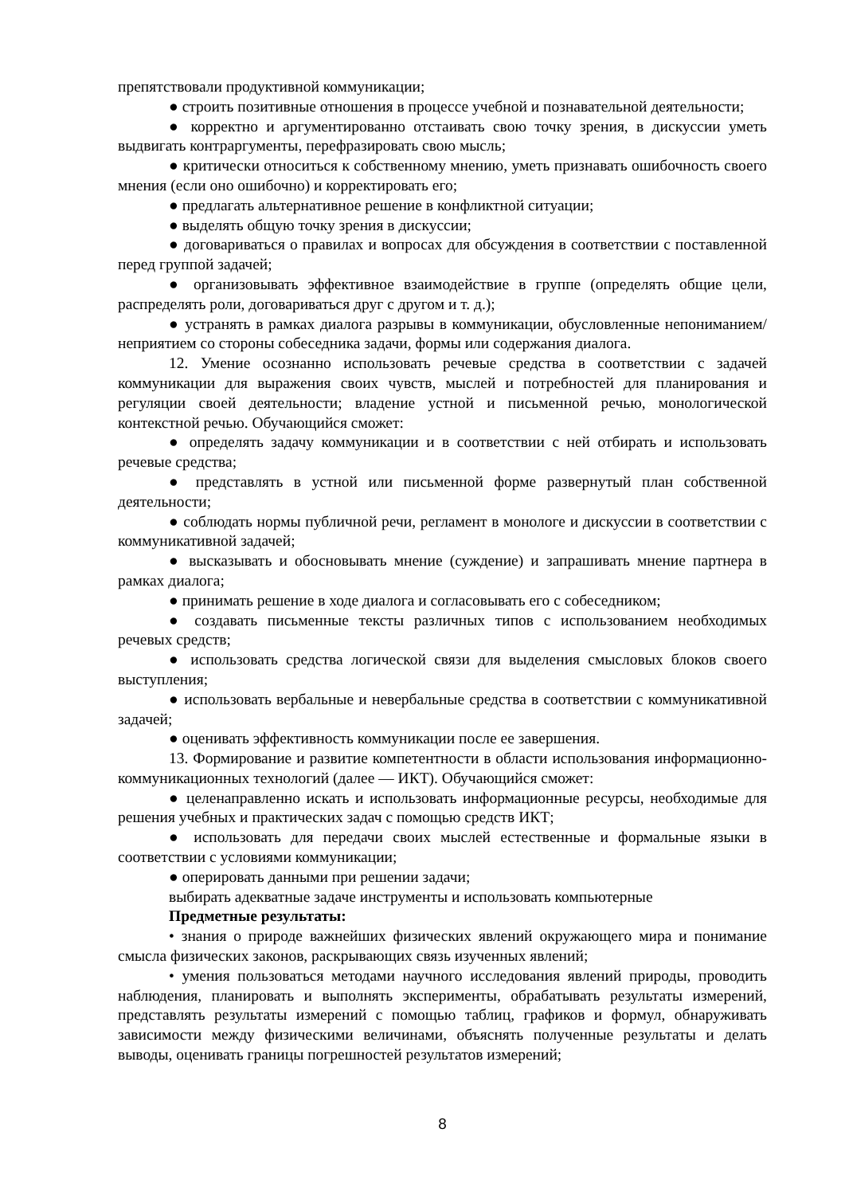препятствовали продуктивной коммуникации;
● строить позитивные отношения в процессе учебной и познавательной деятельности;
● корректно и аргументированно отстаивать свою точку зрения, в дискуссии уметь выдвигать контраргументы, перефразировать свою мысль;
● критически относиться к собственному мнению, уметь признавать ошибочность своего мнения (если оно ошибочно) и корректировать его;
● предлагать альтернативное решение в конфликтной ситуации;
● выделять общую точку зрения в дискуссии;
● договариваться о правилах и вопросах для обсуждения в соответствии с поставленной перед группой задачей;
● организовывать эффективное взаимодействие в группе (определять общие цели, распределять роли, договариваться друг с другом и т. д.);
● устранять в рамках диалога разрывы в коммуникации, обусловленные непониманием/неприятием со стороны собеседника задачи, формы или содержания диалога.
12. Умение осознанно использовать речевые средства в соответствии с задачей коммуникации для выражения своих чувств, мыслей и потребностей для планирования и регуляции своей деятельности; владение устной и письменной речью, монологической контекстной речью. Обучающийся сможет:
● определять задачу коммуникации и в соответствии с ней отбирать и использовать речевые средства;
● представлять в устной или письменной форме развернутый план собственной деятельности;
● соблюдать нормы публичной речи, регламент в монологе и дискуссии в соответствии с коммуникативной задачей;
● высказывать и обосновывать мнение (суждение) и запрашивать мнение партнера в рамках диалога;
● принимать решение в ходе диалога и согласовывать его с собеседником;
● создавать письменные тексты различных типов с использованием необходимых речевых средств;
● использовать средства логической связи для выделения смысловых блоков своего выступления;
● использовать вербальные и невербальные средства в соответствии с коммуникативной задачей;
● оценивать эффективность коммуникации после ее завершения.
13. Формирование и развитие компетентности в области использования информационно-коммуникационных технологий (далее — ИКТ). Обучающийся сможет:
● целенаправленно искать и использовать информационные ресурсы, необходимые для решения учебных и практических задач с помощью средств ИКТ;
● использовать для передачи своих мыслей естественные и формальные языки в соответствии с условиями коммуникации;
● оперировать данными при решении задачи;
выбирать адекватные задаче инструменты и использовать компьютерные
Предметные результаты:
• знания о природе важнейших физических явлений окружающего мира и понимание смысла физических законов, раскрывающих связь изученных явлений;
• умения пользоваться методами научного исследования явлений природы, проводить наблюдения, планировать и выполнять эксперименты, обрабатывать результаты измерений, представлять результаты измерений с помощью таблиц, графиков и формул, обнаруживать зависимости между физическими величинами, объяснять полученные результаты и делать выводы, оценивать границы погрешностей результатов измерений;
8